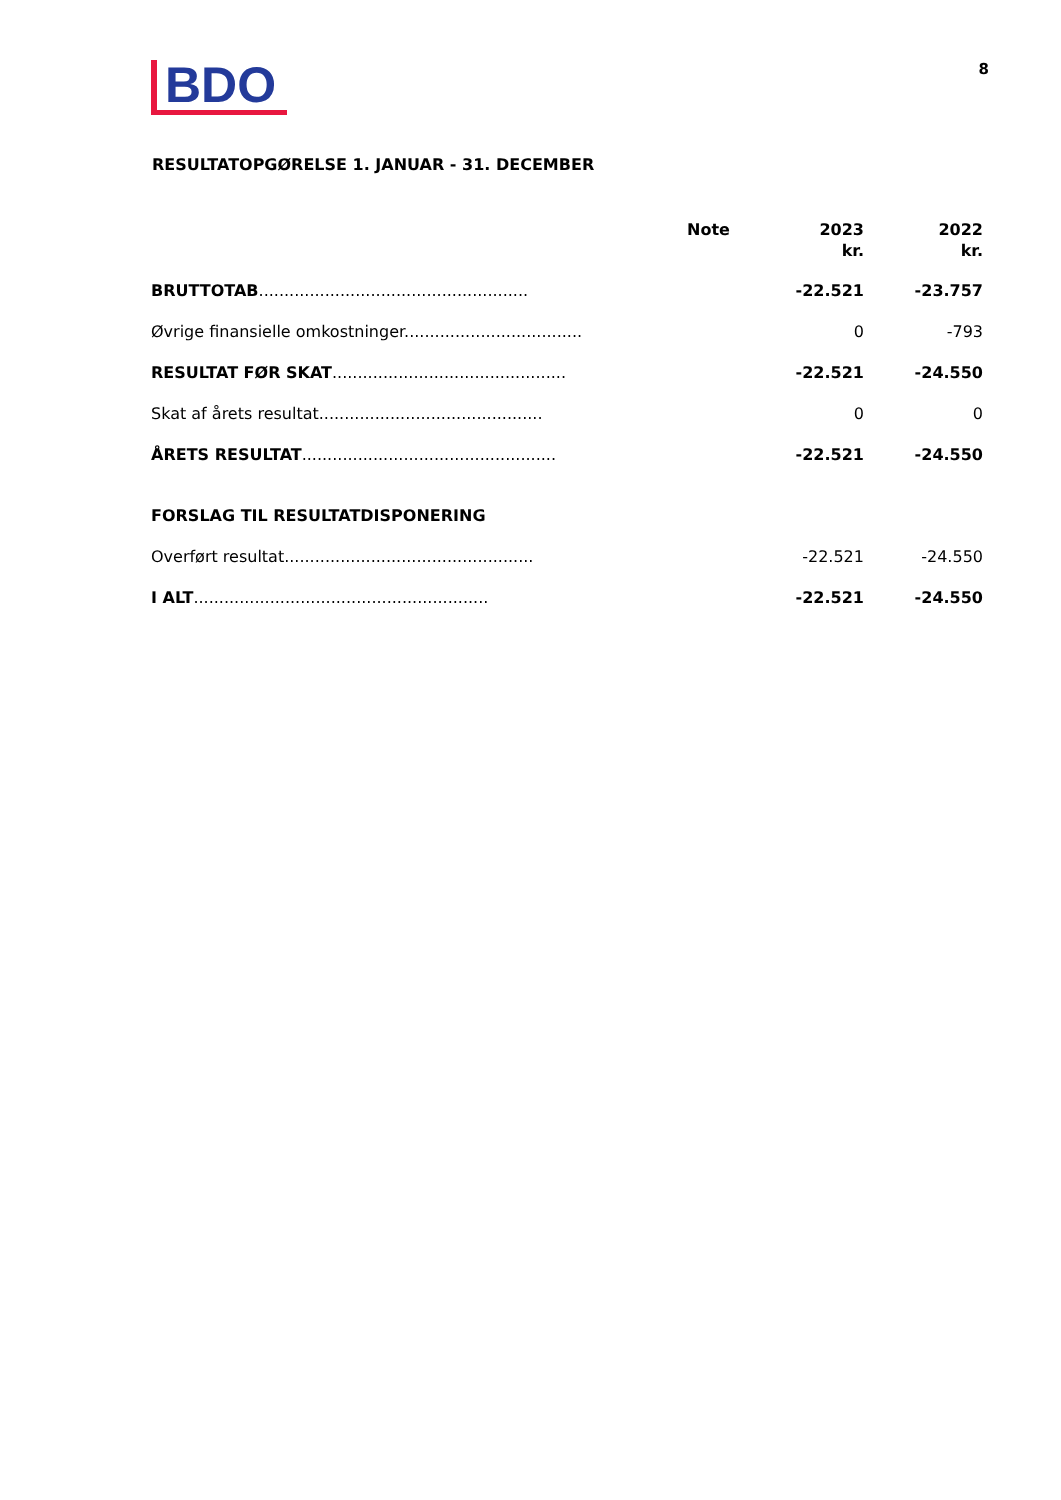BDO
8
RESULTATOPGØRELSE 1. JANUAR - 31. DECEMBER
| | Note | 2023 kr. | 2022 kr. |
| --- | --- | --- | --- |
| BRUTTOTAB ..................................................... | | -22.521 | -23.757 |
| Øvrige finansielle omkostninger................................... | | 0 | -793 |
| RESULTAT FØR SKAT .............................................. | | -22.521 | -24.550 |
| Skat af årets resultat............................................ | | 0 | 0 |
| ÅRETS RESULTAT .................................................. | | -22.521 | -24.550 |
| FORSLAG TIL RESULTATDISPONERING | | | |
| Overført resultat................................................. | | -22.521 | -24.550 |
| I ALT .......................................................... | | -22.521 | -24.550 |